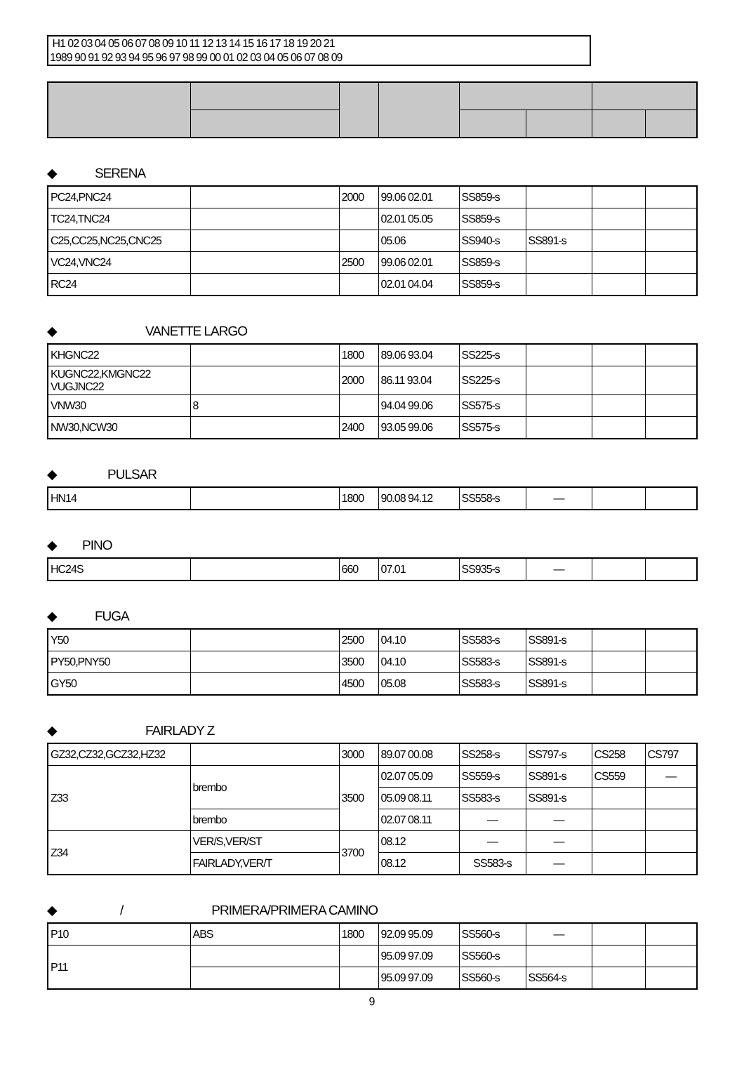| H1 02 03 04 05 06 07 08 09 10 11 12 13 14 15 16 17 18 19 20 21 |
| 1989 90 91 92 93 94 95 96 97 98 99 00 01 02 03 04 05 06 07 08 09 |
◆　　　SERENA
| PC24,PNC24 | | 2000 | 99.06 02.01 | SS859-s | | | |
| TC24,TNC24 | | | 02.01 05.05 | SS859-s | | | |
| C25,CC25,NC25,CNC25 | | | 05.06 | SS940-s | SS891-s | | |
| VC24,VNC24 | | 2500 | 99.06 02.01 | SS859-s | | | |
| RC24 | | | 02.01 04.04 | SS859-s | | | |
◆　　　　　　　VANETTE LARGO
| KHGNC22 | | 1800 | 89.06 93.04 | SS225-s | | | |
| KUGNC22,KMGNC22 VUGJNC22 | | 2000 | 86.11 93.04 | SS225-s | | | |
| VNW30 | 8 | | 94.04 99.06 | SS575-s | | | |
| NW30,NCW30 | | 2400 | 93.05 99.06 | SS575-s | | | |
◆　　　　PULSAR
| HN14 | | 1800 | 90.08 94.12 | SS558-s | — | | |
◆　　PINO
| HC24S | | 660 | 07.01 | SS935-s | — | | |
◆　　　FUGA
| Y50 | | 2500 | 04.10 | SS583-s | SS891-s | | |
| PY50,PNY50 | | 3500 | 04.10 | SS583-s | SS891-s | | |
| GY50 | | 4500 | 05.08 | SS583-s | SS891-s | | |
◆　　　　　　　FAIRLADY Z
| GZ32,CZ32,GCZ32,HZ32 | | 3000 | 89.07 00.08 | SS258-s | SS797-s | CS258 | CS797 |
| Z33 | brembo | 3500 | 02.07 05.09 | SS559-s | SS891-s | CS559 | — |
| | | | 05.09 08.11 | SS583-s | SS891-s | | |
| | brembo | | 02.07 08.11 | — | — | | |
| Z34 | VER/S,VER/ST | 3700 | 08.12 | — | — | | |
| | FAIRLADY,VER/T | | 08.12 | SS583-s | — | | |
◆　　　　　/　　　　　　　PRIMERA/PRIMERA CAMINO
| P10 | ABS | 1800 | 92.09 95.09 | SS560-s | — | | |
| P11 | | | 95.09 97.09 | SS560-s | | | |
| | | | 95.09 97.09 | SS560-s | SS564-s | | |
9